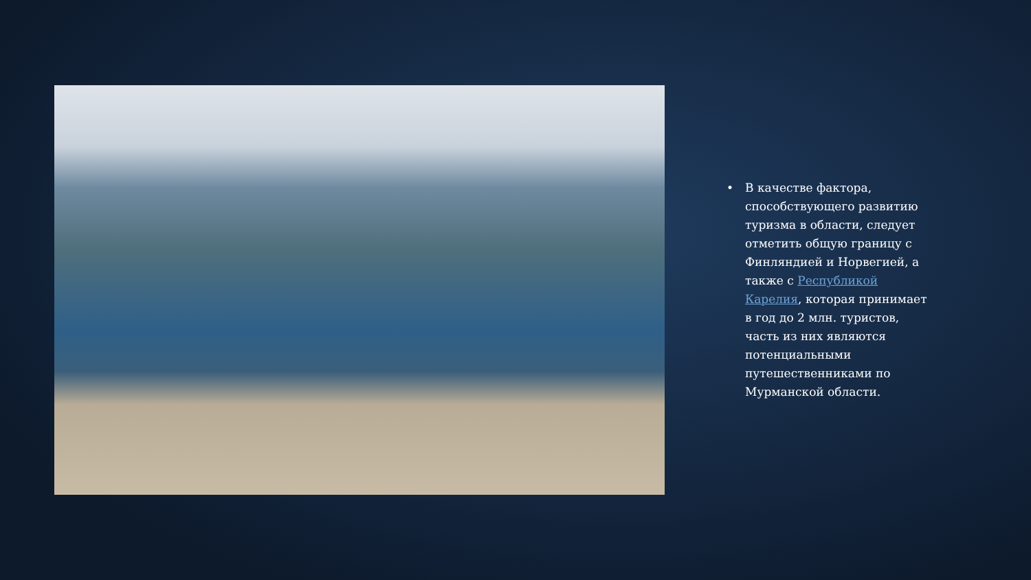• В качестве фактора, способствующего развитию туризма в области, следует отметить общую границу с Финляндией и Норвегией, а также с Республикой Карелия, которая принимает в год до 2 млн. туристов, часть из них являются потенциальными путешественниками по Мурманской области.